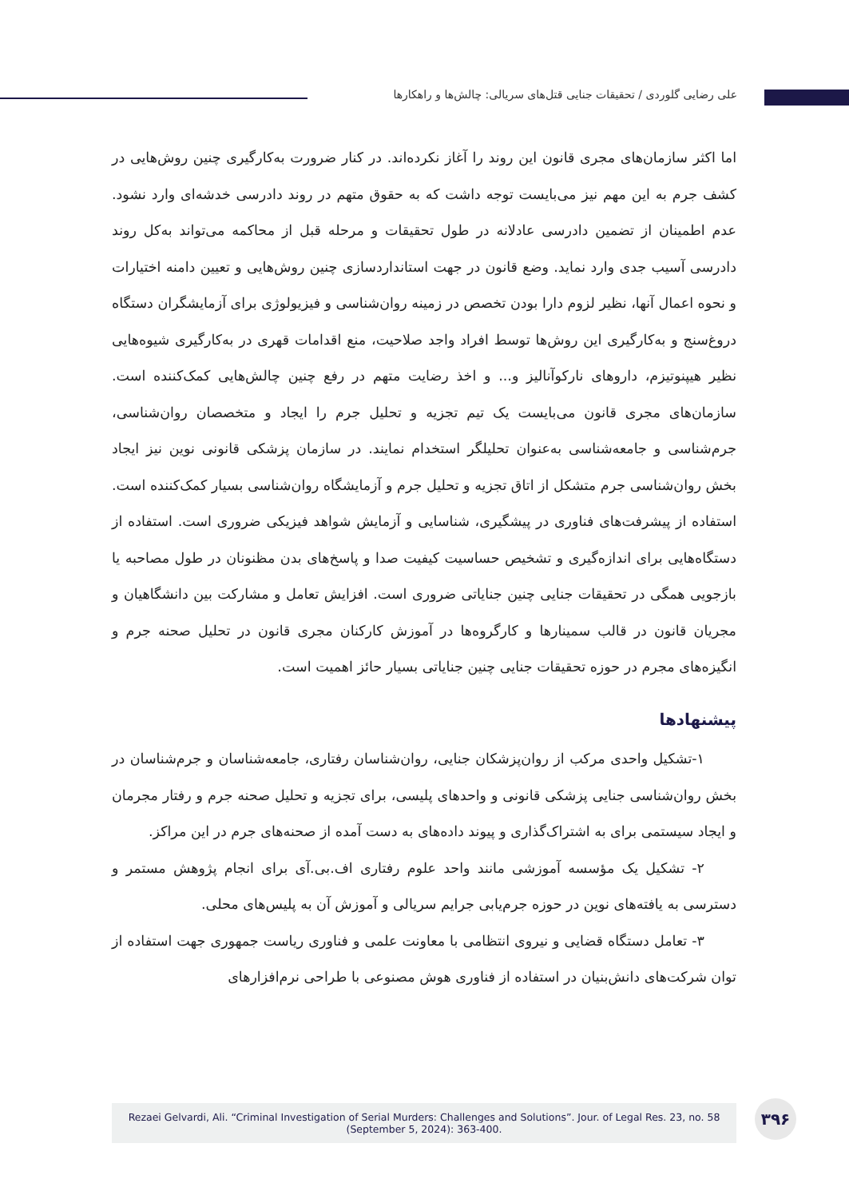علی رضایی گلوردی / تحقیقات جنایی قتل‌های سریالی: چالش‌ها و راهکارها
اما اکثر سازمان‌های مجری قانون این روند را آغاز نکرده‌اند. در کنار ضرورت به‌کارگیری چنین روش‌هایی در کشف جرم به این مهم نیز می‌بایست توجه داشت که به حقوق متهم در روند دادرسی خدشه‌ای وارد نشود. عدم اطمینان از تضمین دادرسی عادلانه در طول تحقیقات و مرحله قبل از محاکمه می‌تواند به‌کل روند دادرسی آسیب جدی وارد نماید. وضع قانون در جهت استانداردسازی چنین روش‌هایی و تعیین دامنه اختیارات و نحوه اعمال آنها، نظیر لزوم دارا بودن تخصص در زمینه روان‌شناسی و فیزیولوژی برای آزمایشگران دستگاه دروغ‌سنج و به‌کارگیری این روش‌ها توسط افراد واجد صلاحیت، منع اقدامات قهری در به‌کارگیری شیوه‌هایی نظیر هیپنوتیزم، داروهای نارکوآنالیز و... و اخذ رضایت متهم در رفع چنین چالش‌هایی کمک‌کننده است. سازمان‌های مجری قانون می‌بایست یک تیم تجزیه و تحلیل جرم را ایجاد و متخصصان روان‌شناسی، جرم‌شناسی و جامعه‌شناسی به‌عنوان تحلیلگر استخدام نمایند. در سازمان پزشکی قانونی نوین نیز ایجاد بخش روان‌شناسی جرم متشکل از اتاق تجزیه و تحلیل جرم و آزمایشگاه روان‌شناسی بسیار کمک‌کننده است. استفاده از پیشرفت‌های فناوری در پیشگیری، شناسایی و آزمایش شواهد فیزیکی ضروری است. استفاده از دستگاه‌هایی برای اندازه‌گیری و تشخیص حساسیت کیفیت صدا و پاسخ‌های بدن مظنونان در طول مصاحبه یا بازجویی همگی در تحقیقات جنایی چنین جنایاتی ضروری است. افزایش تعامل و مشارکت بین دانشگاهیان و مجریان قانون در قالب سمینارها و کارگروه‌ها در آموزش کارکنان مجری قانون در تحلیل صحنه جرم و انگیزه‌های مجرم در حوزه تحقیقات جنایی چنین جنایاتی بسیار حائز اهمیت است.
پیشنهادها
۱-تشکیل واحدی مرکب از روان‌پزشکان جنایی، روان‌شناسان رفتاری، جامعه‌شناسان و جرم‌شناسان در بخش روان‌شناسی جنایی پزشکی قانونی و واحدهای پلیسی، برای تجزیه و تحلیل صحنه جرم و رفتار مجرمان و ایجاد سیستمی برای به اشتراک‌گذاری و پیوند داده‌های به دست آمده از صحنه‌های جرم در این مراکز.
۲- تشکیل یک مؤسسه آموزشی مانند واحد علوم رفتاری اف.بی.آی برای انجام پژوهش مستمر و دسترسی به یافته‌های نوین در حوزه جرم‌یابی جرایم سریالی و آموزش آن به پلیس‌های محلی.
۳- تعامل دستگاه قضایی و نیروی انتظامی با معاونت علمی و فناوری ریاست جمهوری جهت استفاده از توان شرکت‌های دانش‌بنیان در استفاده از فناوری هوش مصنوعی با طراحی نرم‌افزارهای
Rezaei Gelvardi, Ali. “Criminal Investigation of Serial Murders: Challenges and Solutions”. Jour. of Legal Res. 23, no. 58
(September 5, 2024): 363-400.
۳۹۶